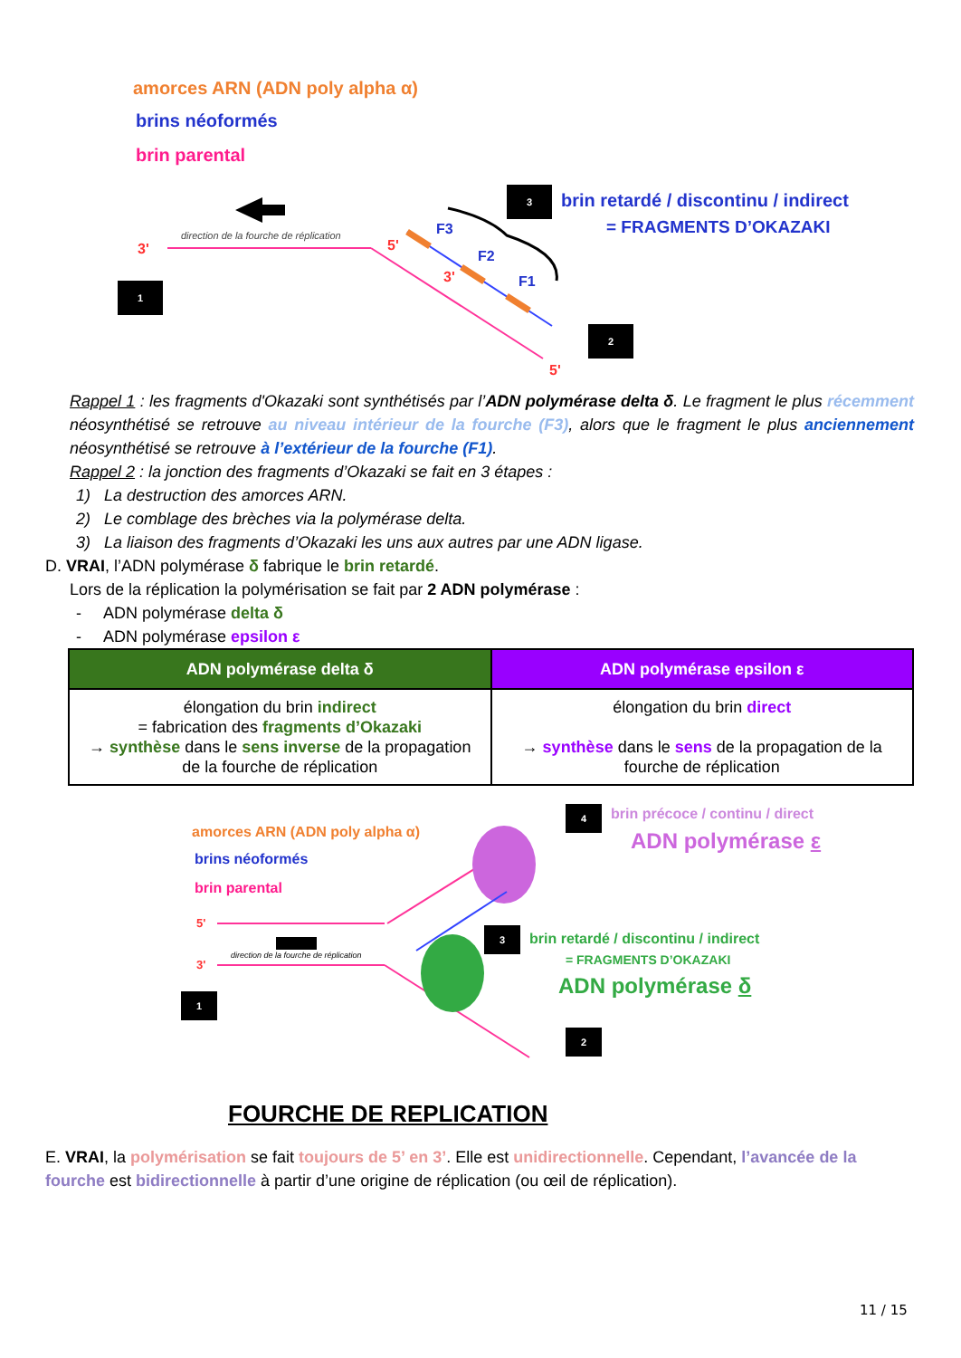amorces ARN (ADN poly alpha α)
brins néoformés
brin parental
3 brin retardé / discontinu / indirect
= FRAGMENTS D’OKAZAKI
direction de la fourche de réplication
3' 5'
F3
F2
F1
3'
1
2
5'
Rappel 1 : les fragments d'Okazaki sont synthétisés par l’ADN polymérase delta δ. Le fragment le plus récemment néosynthétisé se retrouve au niveau intérieur de la fourche (F3), alors que le fragment le plus anciennement néosynthétisé se retrouve à l’extérieur de la fourche (F1).
Rappel 2 : la jonction des fragments d’Okazaki se fait en 3 étapes :
1) La destruction des amorces ARN.
2) Le comblage des brèches via la polymérase delta.
3) La liaison des fragments d’Okazaki les uns aux autres par une ADN ligase.
D. VRAI, l’ADN polymérase δ fabrique le brin retardé.
Lors de la réplication la polymérisation se fait par 2 ADN polymérase :
- ADN polymérase delta δ
- ADN polymérase epsilon ε
| ADN polymérase delta δ | ADN polymérase epsilon ε |
| --- | --- |
| élongation du brin indirect = fabrication des fragments d’Okazaki → synthèse dans le sens inverse de la propagation de la fourche de réplication | élongation du brin direct → synthèse dans le sens de la propagation de la fourche de réplication |
amorces ARN (ADN poly alpha α)
brins néoformés
brin parental
4 brin précoce / continu / direct
ADN polymérase ε
5'
direction de la fourche de réplication
3'
3 brin retardé / discontinu / indirect
= FRAGMENTS D’OKAZAKI
ADN polymérase δ
1
2
FOURCHE DE REPLICATION
E. VRAI, la polymérisation se fait toujours de 5’ en 3’. Elle est unidirectionnelle. Cependant, l’avancée de la fourche est bidirectionnelle à partir d’une origine de réplication (ou œil de réplication).
11 / 15